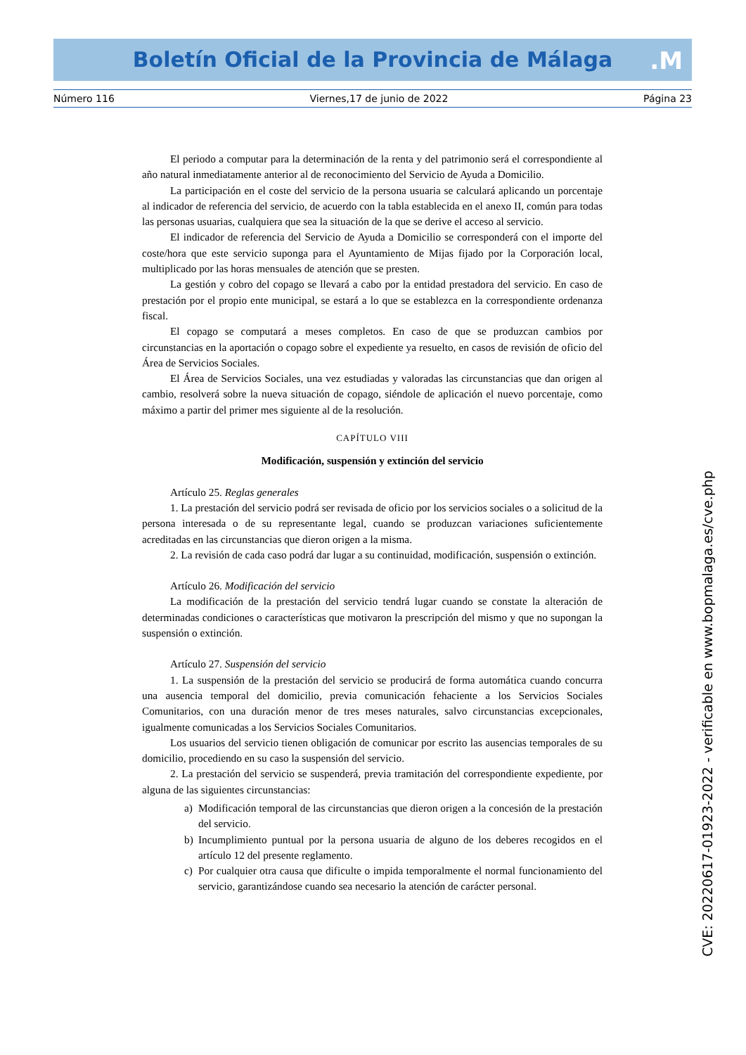Boletín Oficial de la Provincia de Málaga .M
Número 116 Viernes,17 de junio de 2022 Página 23
El periodo a computar para la determinación de la renta y del patrimonio será el correspondiente al año natural inmediatamente anterior al de reconocimiento del Servicio de Ayuda a Domicilio.
La participación en el coste del servicio de la persona usuaria se calculará aplicando un porcentaje al indicador de referencia del servicio, de acuerdo con la tabla establecida en el anexo II, común para todas las personas usuarias, cualquiera que sea la situación de la que se derive el acceso al servicio.
El indicador de referencia del Servicio de Ayuda a Domicilio se corresponderá con el importe del coste/hora que este servicio suponga para el Ayuntamiento de Mijas fijado por la Corporación local, multiplicado por las horas mensuales de atención que se presten.
La gestión y cobro del copago se llevará a cabo por la entidad prestadora del servicio. En caso de prestación por el propio ente municipal, se estará a lo que se establezca en la correspondiente ordenanza fiscal.
El copago se computará a meses completos. En caso de que se produzcan cambios por circunstancias en la aportación o copago sobre el expediente ya resuelto, en casos de revisión de oficio del Área de Servicios Sociales.
El Área de Servicios Sociales, una vez estudiadas y valoradas las circunstancias que dan origen al cambio, resolverá sobre la nueva situación de copago, siéndole de aplicación el nuevo porcentaje, como máximo a partir del primer mes siguiente al de la resolución.
CAPÍTULO VIII
Modificación, suspensión y extinción del servicio
Artículo 25. Reglas generales
1. La prestación del servicio podrá ser revisada de oficio por los servicios sociales o a solicitud de la persona interesada o de su representante legal, cuando se produzcan variaciones suficientemente acreditadas en las circunstancias que dieron origen a la misma.
2. La revisión de cada caso podrá dar lugar a su continuidad, modificación, suspensión o extinción.
Artículo 26. Modificación del servicio
La modificación de la prestación del servicio tendrá lugar cuando se constate la alteración de determinadas condiciones o características que motivaron la prescripción del mismo y que no supongan la suspensión o extinción.
Artículo 27. Suspensión del servicio
1. La suspensión de la prestación del servicio se producirá de forma automática cuando concurra una ausencia temporal del domicilio, previa comunicación fehaciente a los Servicios Sociales Comunitarios, con una duración menor de tres meses naturales, salvo circunstancias excepcionales, igualmente comunicadas a los Servicios Sociales Comunitarios.
Los usuarios del servicio tienen obligación de comunicar por escrito las ausencias temporales de su domicilio, procediendo en su caso la suspensión del servicio.
2. La prestación del servicio se suspenderá, previa tramitación del correspondiente expediente, por alguna de las siguientes circunstancias:
a) Modificación temporal de las circunstancias que dieron origen a la concesión de la prestación del servicio.
b) Incumplimiento puntual por la persona usuaria de alguno de los deberes recogidos en el artículo 12 del presente reglamento.
c) Por cualquier otra causa que dificulte o impida temporalmente el normal funcionamiento del servicio, garantizándose cuando sea necesario la atención de carácter personal.
CVE: 20220617-01923-2022 - verificable en www.bopmalaga.es/cve.php